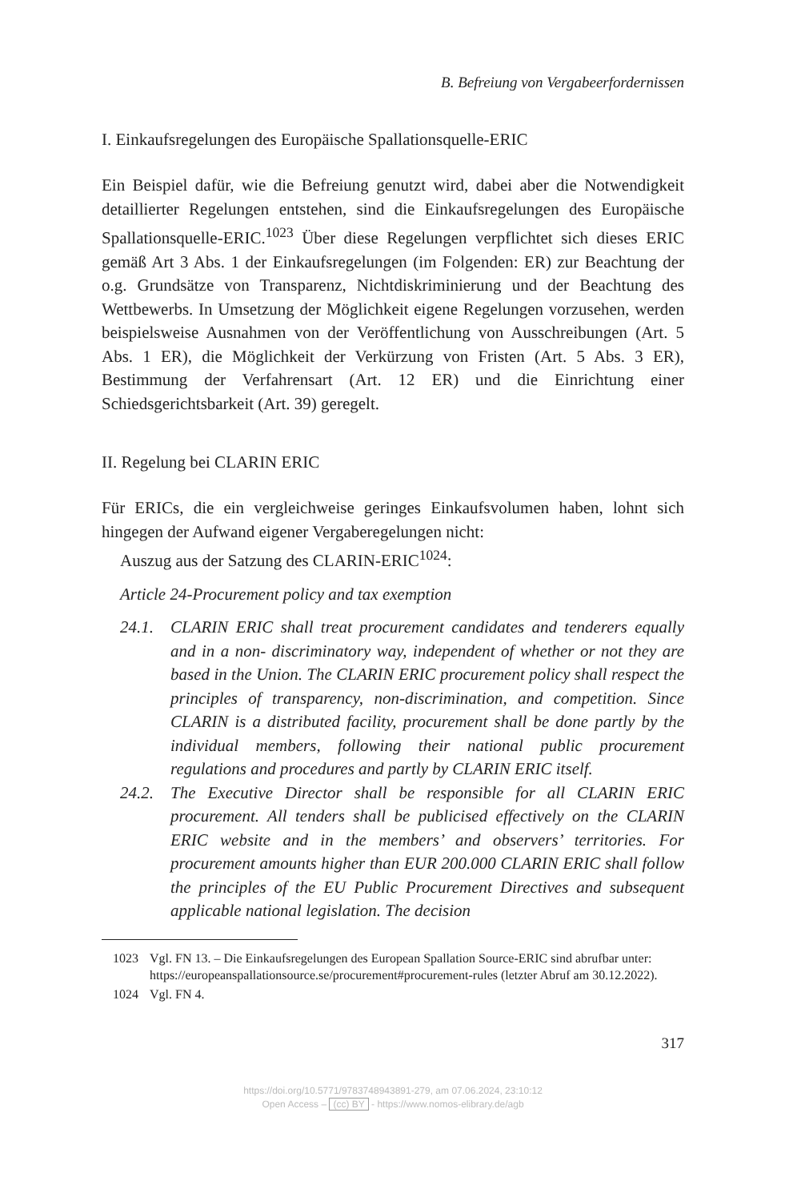B. Befreiung von Vergabeerfordernissen
I. Einkaufsregelungen des Europäische Spallationsquelle-ERIC
Ein Beispiel dafür, wie die Befreiung genutzt wird, dabei aber die Notwendigkeit detaillierter Regelungen entstehen, sind die Einkaufsregelungen des Europäische Spallationsquelle-ERIC.<sup>1023</sup> Über diese Regelungen verpflichtet sich dieses ERIC gemäß Art 3 Abs. 1 der Einkaufsregelungen (im Folgenden: ER) zur Beachtung der o.g. Grundsätze von Transparenz, Nichtdiskriminierung und der Beachtung des Wettbewerbs. In Umsetzung der Möglichkeit eigene Regelungen vorzusehen, werden beispielsweise Ausnahmen von der Veröffentlichung von Ausschreibungen (Art. 5 Abs. 1 ER), die Möglichkeit der Verkürzung von Fristen (Art. 5 Abs. 3 ER), Bestimmung der Verfahrensart (Art. 12 ER) und die Einrichtung einer Schiedsgerichtsbarkeit (Art. 39) geregelt.
II. Regelung bei CLARIN ERIC
Für ERICs, die ein vergleichweise geringes Einkaufsvolumen haben, lohnt sich hingegen der Aufwand eigener Vergaberegelungen nicht:
Auszug aus der Satzung des CLARIN-ERIC<sup>1024</sup>:
Article 24-Procurement policy and tax exemption
24.1. CLARIN ERIC shall treat procurement candidates and tenderers equally and in a non- discriminatory way, independent of whether or not they are based in the Union. The CLARIN ERIC procurement policy shall respect the principles of transparency, non-discrimination, and competition. Since CLARIN is a distributed facility, procurement shall be done partly by the individual members, following their national public procurement regulations and procedures and partly by CLARIN ERIC itself.
24.2. The Executive Director shall be responsible for all CLARIN ERIC procurement. All tenders shall be publicised effectively on the CLARIN ERIC website and in the members’ and observers’ territories. For procurement amounts higher than EUR 200.000 CLARIN ERIC shall follow the principles of the EU Public Procurement Directives and subsequent applicable national legislation. The decision
1023 Vgl. FN 13. – Die Einkaufsregelungen des European Spallation Source-ERIC sind abrufbar unter: https://europeanspallationsource.se/procurement#procurement-rules (letzter Abruf am 30.12.2022).
1024 Vgl. FN 4.
317
https://doi.org/10.5771/9783748943891-279, am 07.06.2024, 23:10:12
Open Access – (cc) BY - https://www.nomos-elibrary.de/agb